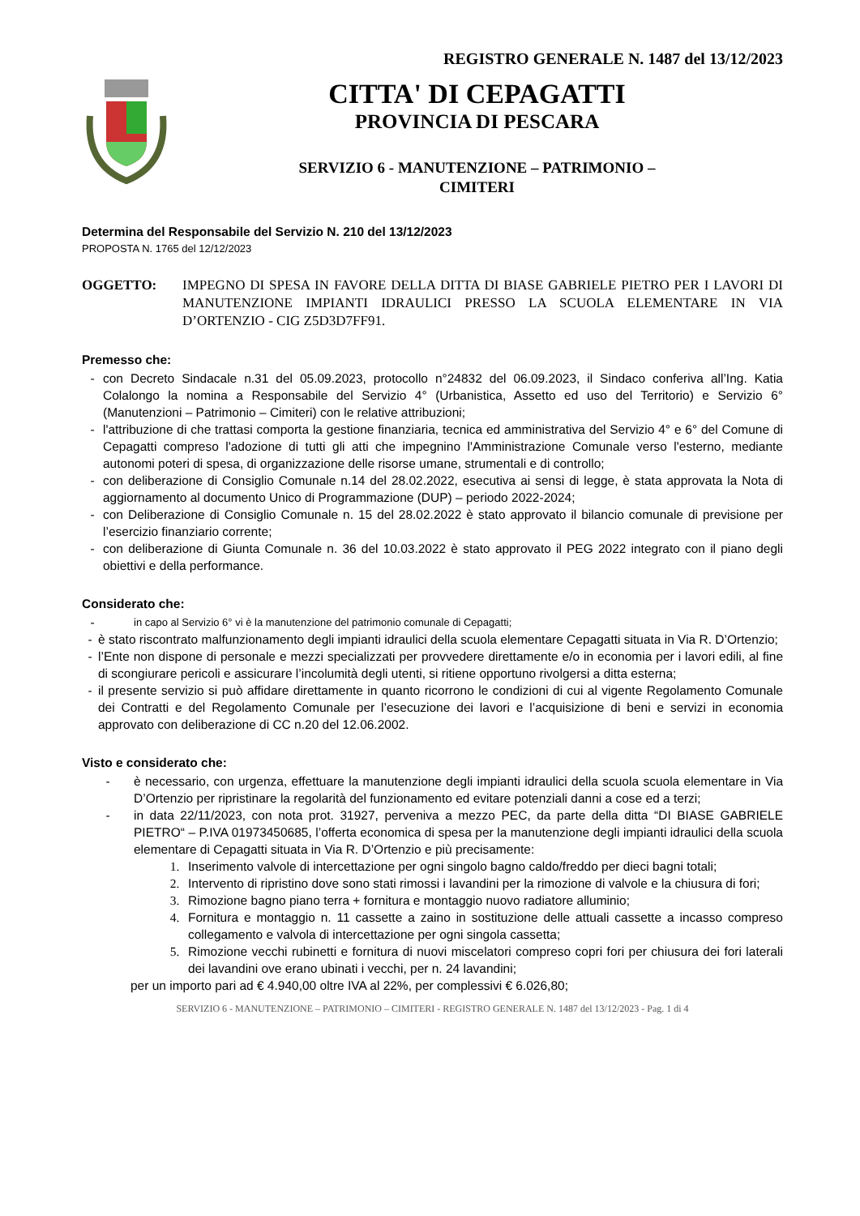REGISTRO GENERALE N. 1487 del 13/12/2023
CITTA' DI CEPAGATTI
PROVINCIA DI PESCARA
SERVIZIO 6 - MANUTENZIONE – PATRIMONIO –
CIMITERI
Determina del Responsabile del Servizio N. 210 del 13/12/2023
PROPOSTA N. 1765 del 12/12/2023
OGGETTO: IMPEGNO DI SPESA IN FAVORE DELLA DITTA DI BIASE GABRIELE PIETRO PER I LAVORI DI MANUTENZIONE IMPIANTI IDRAULICI PRESSO LA SCUOLA ELEMENTARE IN VIA D’ORTENZIO - CIG Z5D3D7FF91.
Premesso che:
- con Decreto Sindacale n.31 del 05.09.2023, protocollo n°24832 del 06.09.2023, il Sindaco conferiva all’Ing. Katia Colalongo la nomina a Responsabile del Servizio 4° (Urbanistica, Assetto ed uso del Territorio) e Servizio 6° (Manutenzioni – Patrimonio – Cimiteri) con le relative attribuzioni;
- l'attribuzione di che trattasi comporta la gestione finanziaria, tecnica ed amministrativa del Servizio 4° e 6° del Comune di Cepagatti compreso l'adozione di tutti gli atti che impegnino l'Amministrazione Comunale verso l'esterno, mediante autonomi poteri di spesa, di organizzazione delle risorse umane, strumentali e di controllo;
- con deliberazione di Consiglio Comunale n.14 del 28.02.2022, esecutiva ai sensi di legge, è stata approvata la Nota di aggiornamento al documento Unico di Programmazione (DUP) – periodo 2022-2024;
- con Deliberazione di Consiglio Comunale n. 15 del 28.02.2022 è stato approvato il bilancio comunale di previsione per l’esercizio finanziario corrente;
- con deliberazione di Giunta Comunale n. 36 del 10.03.2022 è stato approvato il PEG 2022 integrato con il piano degli obiettivi e della performance.
Considerato che:
- in capo al Servizio 6° vi è la manutenzione del patrimonio comunale di Cepagatti;
- è stato riscontrato malfunzionamento degli impianti idraulici della scuola elementare Cepagatti situata in Via R. D’Ortenzio;
- l’Ente non dispone di personale e mezzi specializzati per provvedere direttamente e/o in economia per i lavori edili, al fine di scongiurare pericoli e assicurare l’incolumità degli utenti, si ritiene opportuno rivolgersi a ditta esterna;
- il presente servizio si può affidare direttamente in quanto ricorrono le condizioni di cui al vigente Regolamento Comunale dei Contratti e del Regolamento Comunale per l’esecuzione dei lavori e l’acquisizione di beni e servizi in economia approvato con deliberazione di CC n.20 del 12.06.2002.
Visto e considerato che:
- è necessario, con urgenza, effettuare la manutenzione degli impianti idraulici della scuola scuola elementare in Via D’Ortenzio per ripristinare la regolarità del funzionamento ed evitare potenziali danni a cose ed a terzi;
- in data 22/11/2023, con nota prot. 31927, perveniva a mezzo PEC, da parte della ditta “DI BIASE GABRIELE PIETRO“ – P.IVA 01973450685, l’offerta economica di spesa per la manutenzione degli impianti idraulici della scuola elementare di Cepagatti situata in Via R. D’Ortenzio e più precisamente:
1. Inserimento valvole di intercettazione per ogni singolo bagno caldo/freddo per dieci bagni totali;
2. Intervento di ripristino dove sono stati rimossi i lavandini per la rimozione di valvole e la chiusura di fori;
3. Rimozione bagno piano terra + fornitura e montaggio nuovo radiatore alluminio;
4. Fornitura e montaggio n. 11 cassette a zaino in sostituzione delle attuali cassette a incasso compreso collegamento e valvola di intercettazione per ogni singola cassetta;
5. Rimozione vecchi rubinetti e fornitura di nuovi miscelatori compreso copri fori per chiusura dei fori laterali dei lavandini ove erano ubinati i vecchi, per n. 24 lavandini;
per un importo pari ad € 4.940,00 oltre IVA al 22%, per complessivi € 6.026,80;
SERVIZIO 6 - MANUTENZIONE – PATRIMONIO – CIMITERI - REGISTRO GENERALE N. 1487 del 13/12/2023 - Pag. 1 di 4